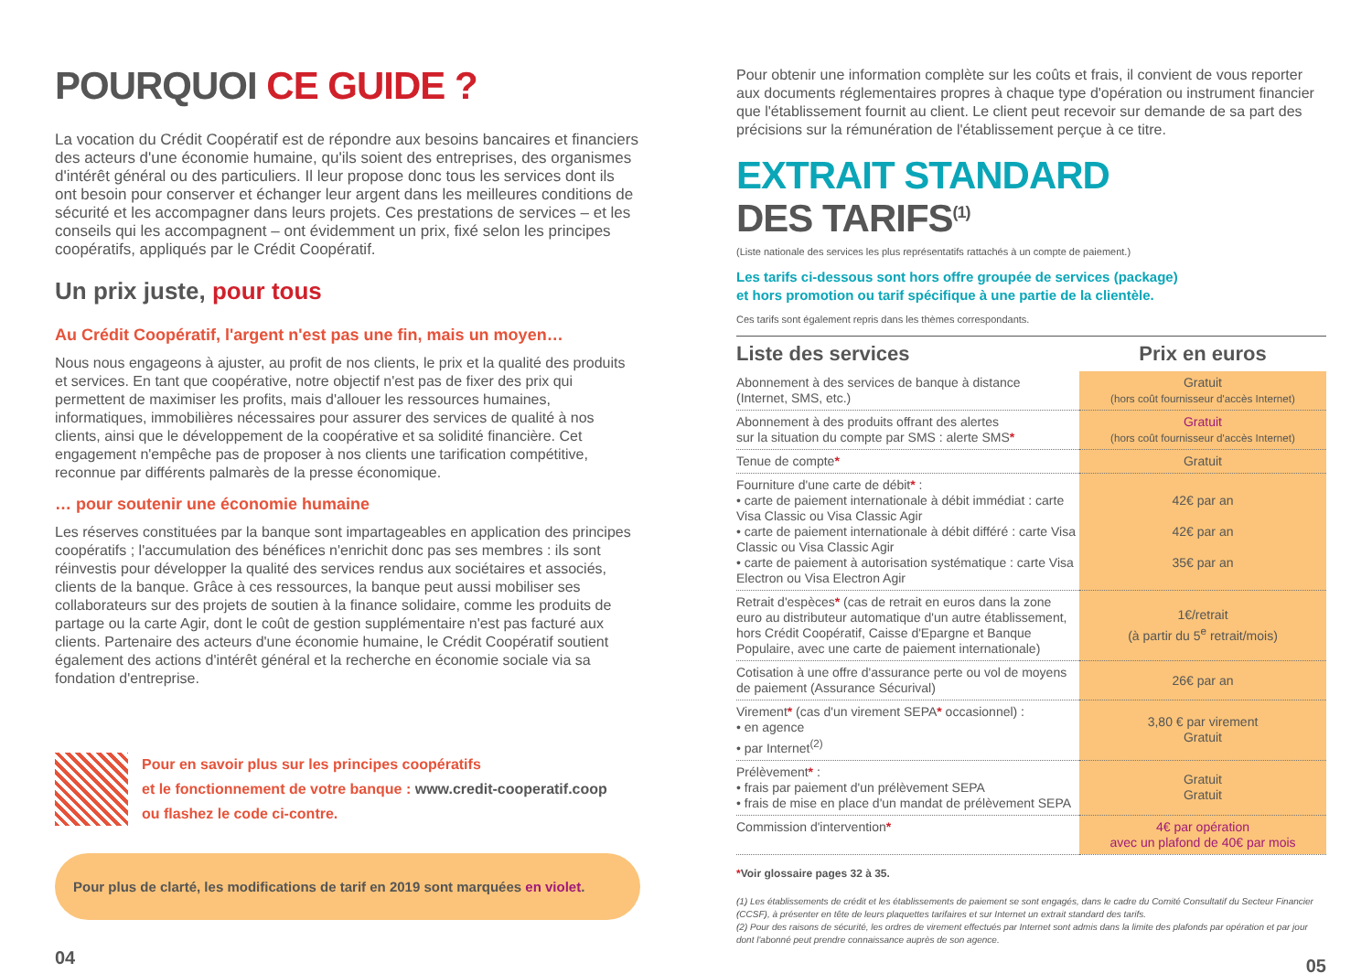POURQUOI CE GUIDE ?
La vocation du Crédit Coopératif est de répondre aux besoins bancaires et financiers des acteurs d'une économie humaine, qu'ils soient des entreprises, des organismes d'intérêt général ou des particuliers. Il leur propose donc tous les services dont ils ont besoin pour conserver et échanger leur argent dans les meilleures conditions de sécurité et les accompagner dans leurs projets. Ces prestations de services – et les conseils qui les accompagnent – ont évidemment un prix, fixé selon les principes coopératifs, appliqués par le Crédit Coopératif.
Un prix juste, pour tous
Au Crédit Coopératif, l'argent n'est pas une fin, mais un moyen…
Nous nous engageons à ajuster, au profit de nos clients, le prix et la qualité des produits et services. En tant que coopérative, notre objectif n'est pas de fixer des prix qui permettent de maximiser les profits, mais d'allouer les ressources humaines, informatiques, immobilières nécessaires pour assurer des services de qualité à nos clients, ainsi que le développement de la coopérative et sa solidité financière. Cet engagement n'empêche pas de proposer à nos clients une tarification compétitive, reconnue par différents palmarès de la presse économique.
… pour soutenir une économie humaine
Les réserves constituées par la banque sont impartageables en application des principes coopératifs ; l'accumulation des bénéfices n'enrichit donc pas ses membres : ils sont réinvestis pour développer la qualité des services rendus aux sociétaires et associés, clients de la banque. Grâce à ces ressources, la banque peut aussi mobiliser ses collaborateurs sur des projets de soutien à la finance solidaire, comme les produits de partage ou la carte Agir, dont le coût de gestion supplémentaire n'est pas facturé aux clients. Partenaire des acteurs d'une économie humaine, le Crédit Coopératif soutient également des actions d'intérêt général et la recherche en économie sociale via sa fondation d'entreprise.
Pour en savoir plus sur les principes coopératifs
et le fonctionnement de votre banque : www.credit-cooperatif.coop
ou flashez le code ci-contre.
Pour plus de clarté, les modifications de tarif en 2019 sont marquées en violet.
04
Pour obtenir une information complète sur les coûts et frais, il convient de vous reporter aux documents réglementaires propres à chaque type d'opération ou instrument financier que l'établissement fournit au client. Le client peut recevoir sur demande de sa part des précisions sur la rémunération de l'établissement perçue à ce titre.
EXTRAIT STANDARD
DES TARIFS<sup>(1)</sup>
(Liste nationale des services les plus représentatifs rattachés à un compte de paiement.)
Les tarifs ci-dessous sont hors offre groupée de services (package)
et hors promotion ou tarif spécifique à une partie de la clientèle.
Ces tarifs sont également repris dans les thèmes correspondants.
| Liste des services | Prix en euros |
| --- | --- |
| Abonnement à des services de banque à distance (Internet, SMS, etc.) | Gratuit (hors coût fournisseur d'accès Internet) |
| Abonnement à des produits offrant des alertes sur la situation du compte par SMS : alerte SMS * | Gratuit (hors coût fournisseur d'accès Internet) |
| Tenue de compte * | Gratuit |
| Fourniture d'une carte de débit * : • carte de paiement internationale à débit immédiat : carte Visa Classic ou Visa Classic Agir • carte de paiement internationale à débit différé : carte Visa Classic ou Visa Classic Agir • carte de paiement à autorisation systématique : carte Visa Electron ou Visa Electron Agir | 42€ par an 42€ par an 35€ par an |
| Retrait d'espèces * (cas de retrait en euros dans la zone euro au distributeur automatique d'un autre établissement, hors Crédit Coopératif, Caisse d'Epargne et Banque Populaire, avec une carte de paiement internationale) | 1€/retrait (à partir du 5<sup>e</sup> retrait/mois) |
| Cotisation à une offre d'assurance perte ou vol de moyens de paiement (Assurance Sécurival) | 26€ par an |
| Virement * (cas d'un virement SEPA * occasionnel) : • en agence • par Internet<sup>(2)</sup> | 3,80 € par virement Gratuit |
| Prélèvement * : • frais par paiement d'un prélèvement SEPA • frais de mise en place d'un mandat de prélèvement SEPA | Gratuit Gratuit |
| Commission d'intervention * | 4€ par opération avec un plafond de 40€ par mois |
*Voir glossaire pages 32 à 35.
(1) Les établissements de crédit et les établissements de paiement se sont engagés, dans le cadre du Comité Consultatif du Secteur Financier (CCSF), à présenter en tête de leurs plaquettes tarifaires et sur Internet un extrait standard des tarifs.
(2) Pour des raisons de sécurité, les ordres de virement effectués par Internet sont admis dans la limite des plafonds par opération et par jour dont l'abonné peut prendre connaissance auprès de son agence.
05